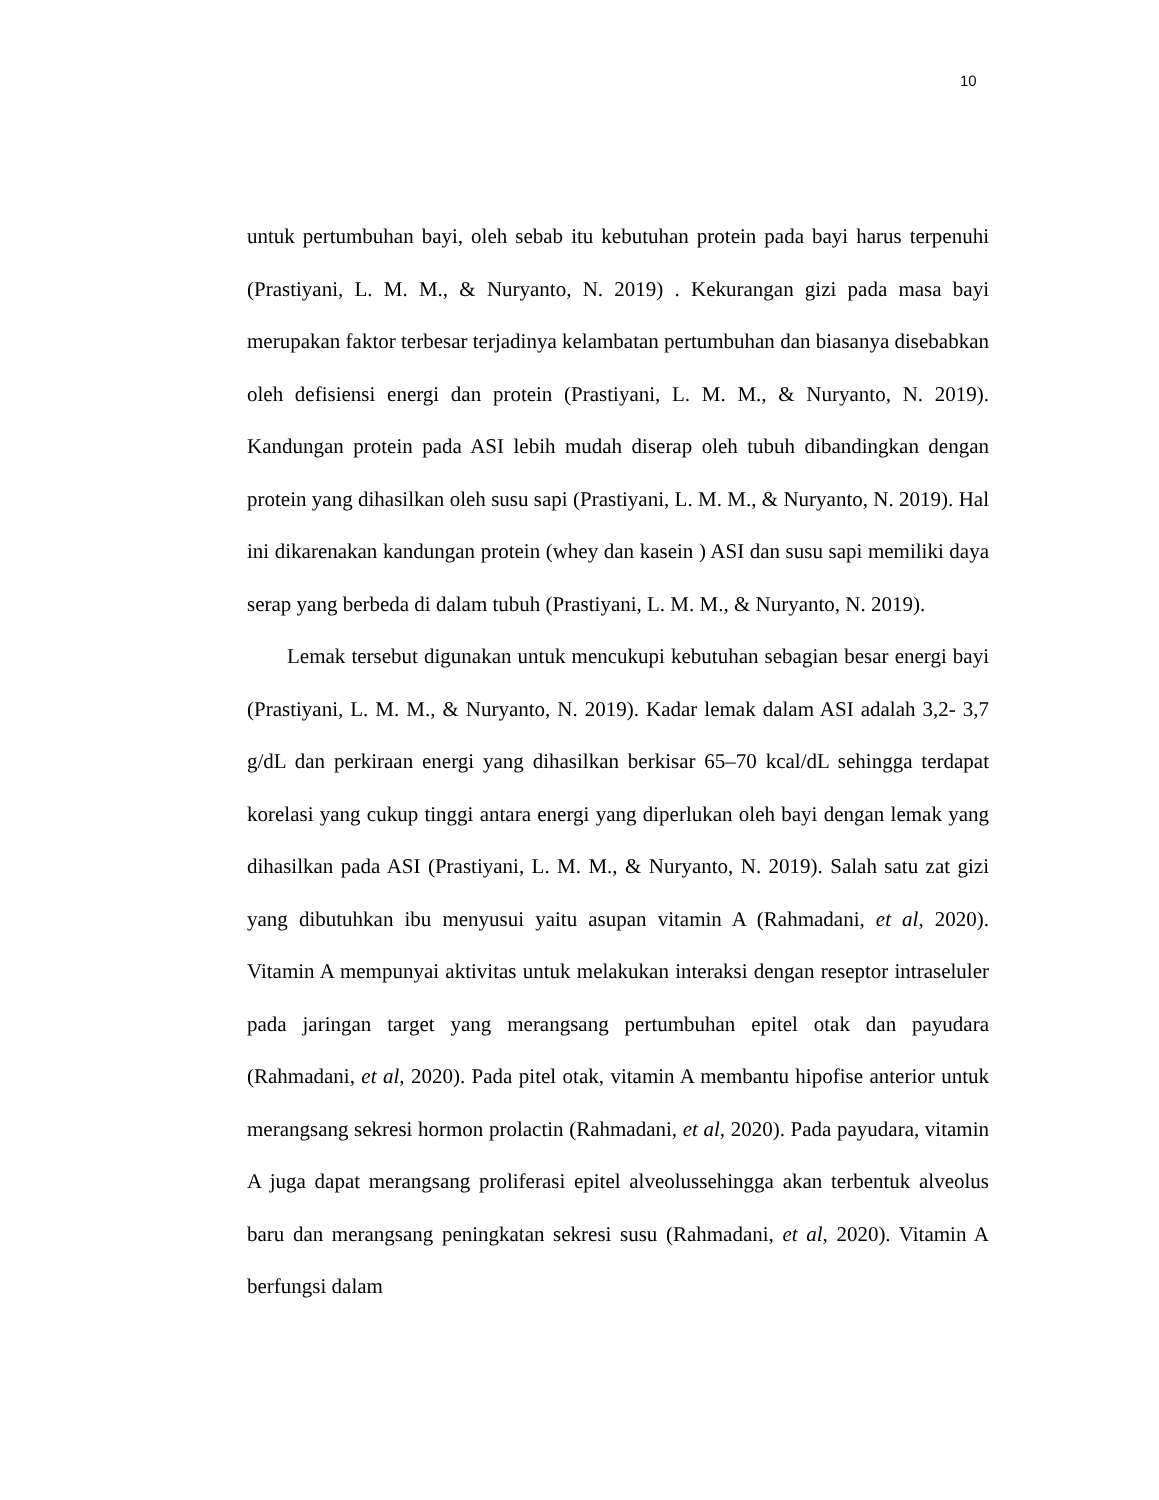10
untuk pertumbuhan bayi, oleh sebab itu kebutuhan protein pada bayi harus terpenuhi (Prastiyani, L. M. M., & Nuryanto, N. 2019) . Kekurangan gizi pada masa bayi merupakan faktor terbesar terjadinya kelambatan pertumbuhan dan biasanya disebabkan oleh defisiensi energi dan protein (Prastiyani, L. M. M., & Nuryanto, N. 2019). Kandungan protein pada ASI lebih mudah diserap oleh tubuh dibandingkan dengan protein yang dihasilkan oleh susu sapi (Prastiyani, L. M. M., & Nuryanto, N. 2019). Hal ini dikarenakan kandungan protein (whey dan kasein ) ASI dan susu sapi memiliki daya serap yang berbeda di dalam tubuh (Prastiyani, L. M. M., & Nuryanto, N. 2019).
Lemak tersebut digunakan untuk mencukupi kebutuhan sebagian besar energi bayi (Prastiyani, L. M. M., & Nuryanto, N. 2019). Kadar lemak dalam ASI adalah 3,2- 3,7 g/dL dan perkiraan energi yang dihasilkan berkisar 65–70 kcal/dL sehingga terdapat korelasi yang cukup tinggi antara energi yang diperlukan oleh bayi dengan lemak yang dihasilkan pada ASI (Prastiyani, L. M. M., & Nuryanto, N. 2019). Salah satu zat gizi yang dibutuhkan ibu menyusui yaitu asupan vitamin A (Rahmadani, et al, 2020). Vitamin A mempunyai aktivitas untuk melakukan interaksi dengan reseptor intraseluler pada jaringan target yang merangsang pertumbuhan epitel otak dan payudara (Rahmadani, et al, 2020). Pada pitel otak, vitamin A membantu hipofise anterior untuk merangsang sekresi hormon prolactin (Rahmadani, et al, 2020). Pada payudara, vitamin A juga dapat merangsang proliferasi epitel alveolussehingga akan terbentuk alveolus baru dan merangsang peningkatan sekresi susu (Rahmadani, et al, 2020). Vitamin A berfungsi dalam